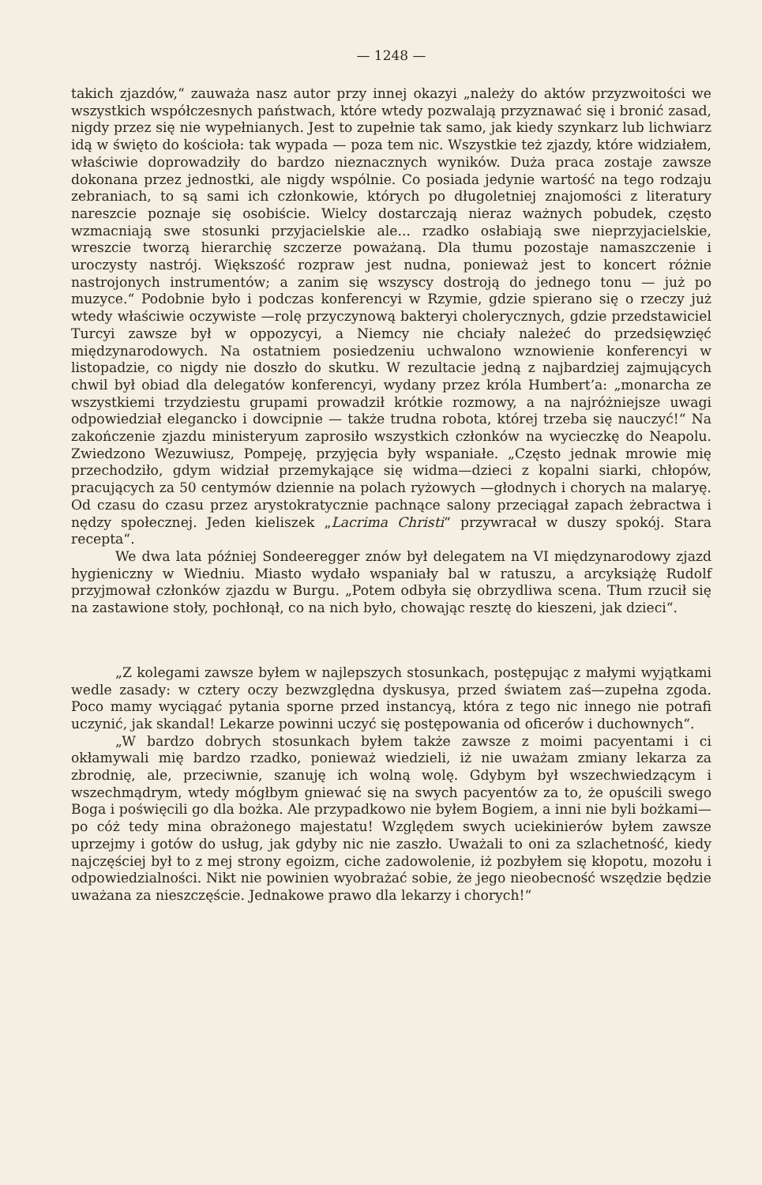— 1248 —
takich zjazdów,“ zauważa nasz autor przy innej okazyi „należy do aktów przyzwoitości we wszystkich współczesnych państwach, które wtedy pozwalają przyznawać się i bronić zasad, nigdy przez się nie wypełnianych. Jest to zupełnie tak samo, jak kiedy szynkarz lub lichwiarz idą w święto do kościoła: tak wypada — poza tem nic. Wszystkie też zjazdy, które widziałem, właściwie doprowadziły do bardzo nieznacznych wyników. Duża praca zostaje zawsze dokonana przez jednostki, ale nigdy wspólnie. Co posiada jedynie wartość na tego rodzaju zebraniach, to są sami ich członkowie, których po długoletniej znajomości z literatury nareszcie poznaje się osobiście. Wielcy dostarczają nieraz ważnych pobudek, często wzmacniają swe stosunki przyjacielskie ale... rzadko osłabiają swe nieprzyjacielskie, wreszcie tworzą hierarchię szczerze poważaną. Dla tłumu pozostaje namaszczenie i uroczysty nastrój. Większość rozpraw jest nudna, ponieważ jest to koncert różnie nastrojonych instrumentów; a zanim się wszyscy dostroją do jednego tonu — już po muzyce.“ Podobnie było i podczas konferencyi w Rzymie, gdzie spierano się o rzeczy już wtedy właściwie oczywiste —rolę przyczynową bakteryi cholerycznych, gdzie przedstawiciel Turcyi zawsze był w oppozycyi, a Niemcy nie chciały należeć do przedsięwzięć międzynarodowych. Na ostatniem posiedzeniu uchwalono wznowienie konferencyi w listopadzie, co nigdy nie doszło do skutku. W rezultacie jedną z najbardziej zajmujących chwil był obiad dla delegatów konferencyi, wydany przez króla Humbert’a: „monarcha ze wszystkiemi trzydziestu grupami prowadził krótkie rozmowy, a na najróżniejsze uwagi odpowiedział elegancko i dowcipnie — także trudna robota, której trzeba się nauczyć!“ Na zakończenie zjazdu ministeryum zaprosiło wszystkich członków na wycieczkę do Neapolu. Zwiedzono Wezuwiusz, Pompeję, przyjęcia były wspaniałe. „Często jednak mrowie mię przechodziło, gdym widział przemykające się widma—dzieci z kopalni siarki, chłopów, pracujących za 50 centymów dziennie na polach ryżowych —głodnych i chorych na malaryę. Od czasu do czasu przez arystokratycznie pachnące salony przeciągał zapach żebractwa i nędzy społecznej. Jeden kieliszek „Lacrima Christi“ przywracał w duszy spokój. Stara recepta“.
We dwa lata później Sondeeregger znów był delegatem na VI międzynarodowy zjazd hygieniczny w Wiedniu. Miasto wydało wspaniały bal w ratuszu, a arcyksiążę Rudolf przyjmował członków zjazdu w Burgu. „Potem odbyła się obrzydliwa scena. Tłum rzucił się na zastawione stoły, pochłonął, co na nich było, chowając resztę do kieszeni, jak dzieci“.
„Z kolegami zawsze byłem w najlepszych stosunkach, postępując z małymi wyjątkami wedle zasady: w cztery oczy bezwzględna dyskusya, przed światem zaś—zupełna zgoda. Poco mamy wyciągać pytania sporne przed instancyą, która z tego nic innego nie potrafi uczynić, jak skandal! Lekarze powinni uczyć się postępowania od oficerów i duchownych“.
„W bardzo dobrych stosunkach byłem także zawsze z moimi pacyentami i ci okłamywali mię bardzo rzadko, ponieważ wiedzieli, iż nie uważam zmiany lekarza za zbrodnię, ale, przeciwnie, szanuję ich wolną wolę. Gdybym był wszechwiedzącym i wszechmądrym, wtedy mógłbym gniewać się na swych pacyentów za to, że opuścili swego Boga i poświęcili go dla bożka. Ale przypadkowo nie byłem Bogiem, a inni nie byli bożkami—po cóż tedy mina obrażonego majestatu! Względem swych uciekinierów byłem zawsze uprzejmy i gotów do usług, jak gdyby nic nie zaszło. Uważali to oni za szlachetność, kiedy najczęściej był to z mej strony egoizm, ciche zadowolenie, iż pozbyłem się kłopotu, mozołu i odpowiedzialności. Nikt nie powinien wyobrażać sobie, że jego nieobecność wszędzie będzie uważana za nieszczęście. Jednakowe prawo dla lekarzy i chorych!“